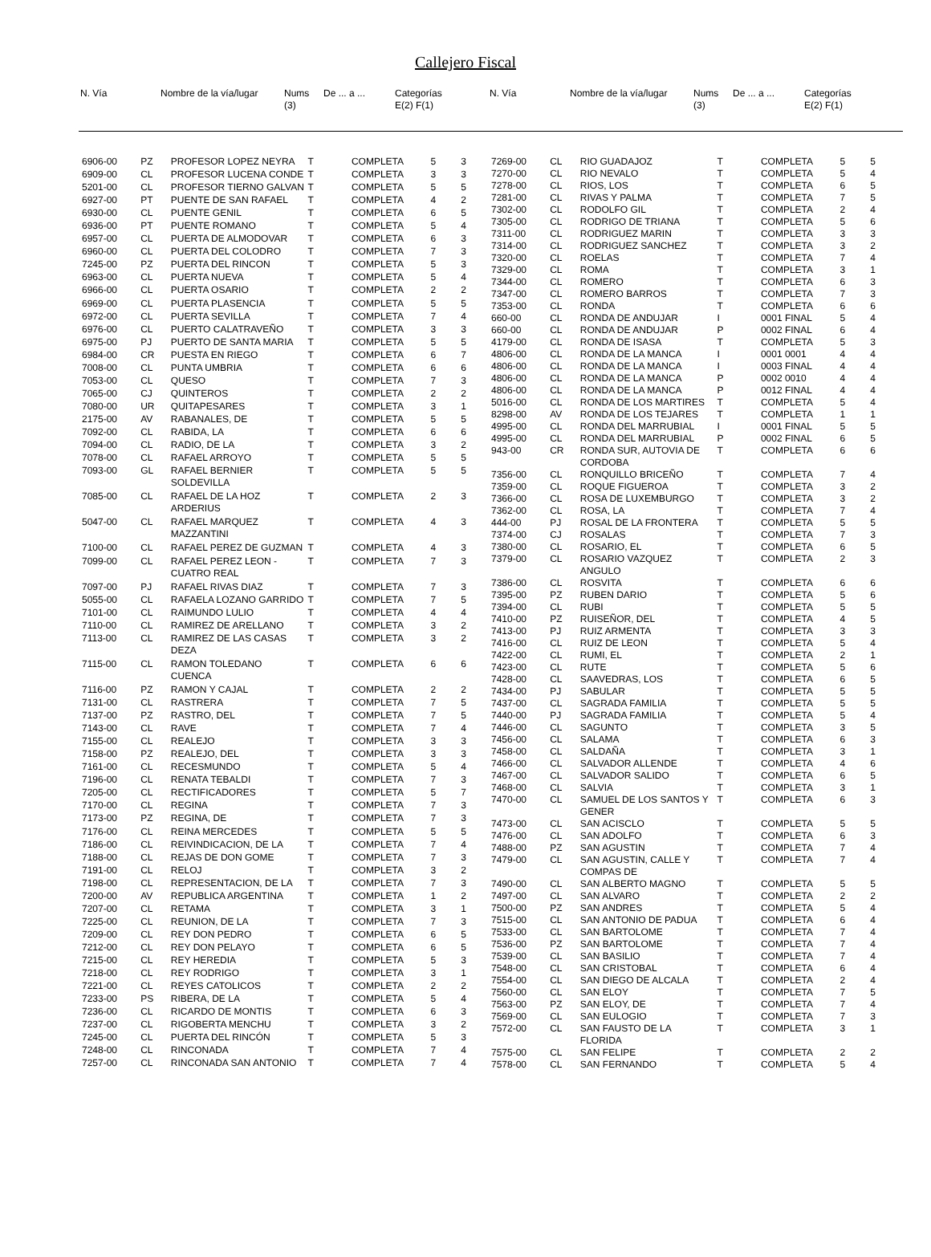Callejero Fiscal
| N. Vía | | Nombre de la vía/lugar | Nums (3) | De ... a ... | Categorías E(2) F(1) |
| --- | --- | --- | --- | --- | --- |
| N. Vía | | Nombre de la vía/lugar | Nums (3) | De ... a ... | Categorías E(2) F(1) |
| --- | --- | --- | --- | --- | --- |
| 6906-00 | PZ | PROFESOR LOPEZ NEYRA | T | COMPLETA | 5 | 3 |
| 6909-00 | CL | PROFESOR LUCENA CONDE | T | COMPLETA | 3 | 3 |
| 5201-00 | CL | PROFESOR TIERNO GALVAN | T | COMPLETA | 5 | 5 |
| 6927-00 | PT | PUENTE DE SAN RAFAEL | T | COMPLETA | 4 | 2 |
| 6930-00 | CL | PUENTE GENIL | T | COMPLETA | 6 | 5 |
| 6936-00 | PT | PUENTE ROMANO | T | COMPLETA | 5 | 4 |
| 6957-00 | CL | PUERTA DE ALMODOVAR | T | COMPLETA | 6 | 3 |
| 6960-00 | CL | PUERTA DEL COLODRO | T | COMPLETA | 7 | 3 |
| 7245-00 | PZ | PUERTA DEL RINCON | T | COMPLETA | 5 | 3 |
| 6963-00 | CL | PUERTA NUEVA | T | COMPLETA | 5 | 4 |
| 6966-00 | CL | PUERTA OSARIO | T | COMPLETA | 2 | 2 |
| 6969-00 | CL | PUERTA PLASENCIA | T | COMPLETA | 5 | 5 |
| 6972-00 | CL | PUERTA SEVILLA | T | COMPLETA | 7 | 4 |
| 6976-00 | CL | PUERTO CALATRAVEÑO | T | COMPLETA | 3 | 3 |
| 6975-00 | PJ | PUERTO DE SANTA MARIA | T | COMPLETA | 5 | 5 |
| 6984-00 | CR | PUESTA EN RIEGO | T | COMPLETA | 6 | 7 |
| 7008-00 | CL | PUNTA UMBRIA | T | COMPLETA | 6 | 6 |
| 7053-00 | CL | QUESO | T | COMPLETA | 7 | 3 |
| 7065-00 | CJ | QUINTEROS | T | COMPLETA | 2 | 2 |
| 7080-00 | UR | QUITAPESARES | T | COMPLETA | 3 | 1 |
| 2175-00 | AV | RABANALES, DE | T | COMPLETA | 5 | 5 |
| 7092-00 | CL | RABIDA, LA | T | COMPLETA | 6 | 6 |
| 7094-00 | CL | RADIO, DE LA | T | COMPLETA | 3 | 2 |
| 7078-00 | CL | RAFAEL ARROYO | T | COMPLETA | 5 | 5 |
| 7093-00 | GL | RAFAEL BERNIER SOLDEVILLA | T | COMPLETA | 5 | 5 |
| 7085-00 | CL | RAFAEL DE LA HOZ ARDERIUS | T | COMPLETA | 2 | 3 |
| 5047-00 | CL | RAFAEL MARQUEZ MAZZANTINI | T | COMPLETA | 4 | 3 |
| 7100-00 | CL | RAFAEL PEREZ DE GUZMAN | T | COMPLETA | 4 | 3 |
| 7099-00 | CL | RAFAEL PEREZ LEON - CUATRO REAL | T | COMPLETA | 7 | 3 |
| 7097-00 | PJ | RAFAEL RIVAS DIAZ | T | COMPLETA | 7 | 3 |
| 5055-00 | CL | RAFAELA LOZANO GARRIDO | T | COMPLETA | 7 | 5 |
| 7101-00 | CL | RAIMUNDO LULIO | T | COMPLETA | 4 | 4 |
| 7110-00 | CL | RAMIREZ DE ARELLANO | T | COMPLETA | 3 | 2 |
| 7113-00 | CL | RAMIREZ DE LAS CASAS DEZA | T | COMPLETA | 3 | 2 |
| 7115-00 | CL | RAMON TOLEDANO CUENCA | T | COMPLETA | 6 | 6 |
| 7116-00 | PZ | RAMON Y CAJAL | T | COMPLETA | 2 | 2 |
| 7131-00 | CL | RASTRERA | T | COMPLETA | 7 | 5 |
| 7137-00 | PZ | RASTRO, DEL | T | COMPLETA | 7 | 5 |
| 7143-00 | CL | RAVE | T | COMPLETA | 7 | 4 |
| 7155-00 | CL | REALEJO | T | COMPLETA | 3 | 3 |
| 7158-00 | PZ | REALEJO, DEL | T | COMPLETA | 3 | 3 |
| 7161-00 | CL | RECESMUNDO | T | COMPLETA | 5 | 4 |
| 7196-00 | CL | RENATA TEBALDI | T | COMPLETA | 7 | 3 |
| 7205-00 | CL | RECTIFICADORES | T | COMPLETA | 5 | 7 |
| 7170-00 | CL | REGINA | T | COMPLETA | 7 | 3 |
| 7173-00 | PZ | REGINA, DE | T | COMPLETA | 7 | 3 |
| 7176-00 | CL | REINA MERCEDES | T | COMPLETA | 5 | 5 |
| 7186-00 | CL | REIVINDICACION, DE LA | T | COMPLETA | 7 | 4 |
| 7188-00 | CL | REJAS DE DON GOME | T | COMPLETA | 7 | 3 |
| 7191-00 | CL | RELOJ | T | COMPLETA | 3 | 2 |
| 7198-00 | CL | REPRESENTACION, DE LA | T | COMPLETA | 7 | 3 |
| 7200-00 | AV | REPUBLICA ARGENTINA | T | COMPLETA | 1 | 2 |
| 7207-00 | CL | RETAMA | T | COMPLETA | 3 | 1 |
| 7225-00 | CL | REUNION, DE LA | T | COMPLETA | 7 | 3 |
| 7209-00 | CL | REY DON PEDRO | T | COMPLETA | 6 | 5 |
| 7212-00 | CL | REY DON PELAYO | T | COMPLETA | 6 | 5 |
| 7215-00 | CL | REY HEREDIA | T | COMPLETA | 5 | 3 |
| 7218-00 | CL | REY RODRIGO | T | COMPLETA | 3 | 1 |
| 7221-00 | CL | REYES CATOLICOS | T | COMPLETA | 2 | 2 |
| 7233-00 | PS | RIBERA, DE LA | T | COMPLETA | 5 | 4 |
| 7236-00 | CL | RICARDO DE MONTIS | T | COMPLETA | 6 | 3 |
| 7237-00 | CL | RIGOBERTA MENCHU | T | COMPLETA | 3 | 2 |
| 7245-00 | CL | PUERTA DEL RINCÓN | T | COMPLETA | 5 | 3 |
| 7248-00 | CL | RINCONADA | T | COMPLETA | 7 | 4 |
| 7257-00 | CL | RINCONADA SAN ANTONIO | T | COMPLETA | 7 | 4 |
| 7269-00 | CL | RIO GUADAJOZ | T | COMPLETA | 5 | 5 |
| 7270-00 | CL | RIO NEVALO | T | COMPLETA | 5 | 4 |
| 7278-00 | CL | RIOS, LOS | T | COMPLETA | 6 | 5 |
| 7281-00 | CL | RIVAS Y PALMA | T | COMPLETA | 7 | 5 |
| 7302-00 | CL | RODOLFO GIL | T | COMPLETA | 2 | 4 |
| 7305-00 | CL | RODRIGO DE TRIANA | T | COMPLETA | 5 | 6 |
| 7311-00 | CL | RODRIGUEZ MARIN | T | COMPLETA | 3 | 3 |
| 7314-00 | CL | RODRIGUEZ SANCHEZ | T | COMPLETA | 3 | 2 |
| 7320-00 | CL | ROELAS | T | COMPLETA | 7 | 4 |
| 7329-00 | CL | ROMA | T | COMPLETA | 3 | 1 |
| 7344-00 | CL | ROMERO | T | COMPLETA | 6 | 3 |
| 7347-00 | CL | ROMERO BARROS | T | COMPLETA | 7 | 3 |
| 7353-00 | CL | RONDA | T | COMPLETA | 6 | 6 |
| 660-00 | CL | RONDA DE ANDUJAR | I | 0001 FINAL | 5 | 4 |
| 660-00 | CL | RONDA DE ANDUJAR | P | 0002 FINAL | 6 | 4 |
| 4179-00 | CL | RONDA DE ISASA | T | COMPLETA | 5 | 3 |
| 4806-00 | CL | RONDA DE LA MANCA | I | 0001 0001 | 4 | 4 |
| 4806-00 | CL | RONDA DE LA MANCA | I | 0003 FINAL | 4 | 4 |
| 4806-00 | CL | RONDA DE LA MANCA | P | 0002 0010 | 4 | 4 |
| 4806-00 | CL | RONDA DE LA MANCA | P | 0012 FINAL | 4 | 4 |
| 5016-00 | CL | RONDA DE LOS MARTIRES | T | COMPLETA | 5 | 4 |
| 8298-00 | AV | RONDA DE LOS TEJARES | T | COMPLETA | 1 | 1 |
| 4995-00 | CL | RONDA DEL MARRUBIAL | I | 0001 FINAL | 5 | 5 |
| 4995-00 | CL | RONDA DEL MARRUBIAL | P | 0002 FINAL | 6 | 5 |
| 943-00 | CR | RONDA SUR, AUTOVIA DE CORDOBA | T | COMPLETA | 6 | 6 |
| 7356-00 | CL | RONQUILLO BRICEÑO | T | COMPLETA | 7 | 4 |
| 7359-00 | CL | ROQUE FIGUEROA | T | COMPLETA | 3 | 2 |
| 7366-00 | CL | ROSA DE LUXEMBURGO | T | COMPLETA | 3 | 2 |
| 7362-00 | CL | ROSA, LA | T | COMPLETA | 7 | 4 |
| 444-00 | PJ | ROSAL DE LA FRONTERA | T | COMPLETA | 5 | 5 |
| 7374-00 | CJ | ROSALAS | T | COMPLETA | 7 | 3 |
| 7380-00 | CL | ROSARIO, EL | T | COMPLETA | 6 | 5 |
| 7379-00 | CL | ROSARIO VAZQUEZ ANGULO | T | COMPLETA | 2 | 3 |
| 7386-00 | CL | ROSVITA | T | COMPLETA | 6 | 6 |
| 7395-00 | PZ | RUBEN DARIO | T | COMPLETA | 5 | 6 |
| 7394-00 | CL | RUBI | T | COMPLETA | 5 | 5 |
| 7410-00 | PZ | RUISEÑOR, DEL | T | COMPLETA | 4 | 5 |
| 7413-00 | PJ | RUIZ ARMENTA | T | COMPLETA | 3 | 3 |
| 7416-00 | CL | RUIZ DE LEON | T | COMPLETA | 5 | 4 |
| 7422-00 | CL | RUMI, EL | T | COMPLETA | 2 | 1 |
| 7423-00 | CL | RUTE | T | COMPLETA | 5 | 6 |
| 7428-00 | CL | SAAVEDRAS, LOS | T | COMPLETA | 6 | 5 |
| 7434-00 | PJ | SABULAR | T | COMPLETA | 5 | 5 |
| 7437-00 | CL | SAGRADA FAMILIA | T | COMPLETA | 5 | 5 |
| 7440-00 | PJ | SAGRADA FAMILIA | T | COMPLETA | 5 | 4 |
| 7446-00 | CL | SAGUNTO | T | COMPLETA | 3 | 5 |
| 7456-00 | CL | SALAMA | T | COMPLETA | 6 | 3 |
| 7458-00 | CL | SALDAÑA | T | COMPLETA | 3 | 1 |
| 7466-00 | CL | SALVADOR ALLENDE | T | COMPLETA | 4 | 6 |
| 7467-00 | CL | SALVADOR SALIDO | T | COMPLETA | 6 | 5 |
| 7468-00 | CL | SALVIA | T | COMPLETA | 3 | 1 |
| 7470-00 | CL | SAMUEL DE LOS SANTOS Y GENER | T | COMPLETA | 6 | 3 |
| 7473-00 | CL | SAN ACISCLO | T | COMPLETA | 5 | 5 |
| 7476-00 | CL | SAN ADOLFO | T | COMPLETA | 6 | 3 |
| 7488-00 | PZ | SAN AGUSTIN | T | COMPLETA | 7 | 4 |
| 7479-00 | CL | SAN AGUSTIN, CALLE Y COMPAS DE | T | COMPLETA | 7 | 4 |
| 7490-00 | CL | SAN ALBERTO MAGNO | T | COMPLETA | 5 | 5 |
| 7497-00 | CL | SAN ALVARO | T | COMPLETA | 2 | 2 |
| 7500-00 | PZ | SAN ANDRES | T | COMPLETA | 5 | 4 |
| 7515-00 | CL | SAN ANTONIO DE PADUA | T | COMPLETA | 6 | 4 |
| 7533-00 | CL | SAN BARTOLOME | T | COMPLETA | 7 | 4 |
| 7536-00 | PZ | SAN BARTOLOME | T | COMPLETA | 7 | 4 |
| 7539-00 | CL | SAN BASILIO | T | COMPLETA | 7 | 4 |
| 7548-00 | CL | SAN CRISTOBAL | T | COMPLETA | 6 | 4 |
| 7554-00 | CL | SAN DIEGO DE ALCALA | T | COMPLETA | 2 | 4 |
| 7560-00 | CL | SAN ELOY | T | COMPLETA | 7 | 5 |
| 7563-00 | PZ | SAN ELOY, DE | T | COMPLETA | 7 | 4 |
| 7569-00 | CL | SAN EULOGIO | T | COMPLETA | 7 | 3 |
| 7572-00 | CL | SAN FAUSTO DE LA FLORIDA | T | COMPLETA | 3 | 1 |
| 7575-00 | CL | SAN FELIPE | T | COMPLETA | 2 | 2 |
| 7578-00 | CL | SAN FERNANDO | T | COMPLETA | 5 | 4 |